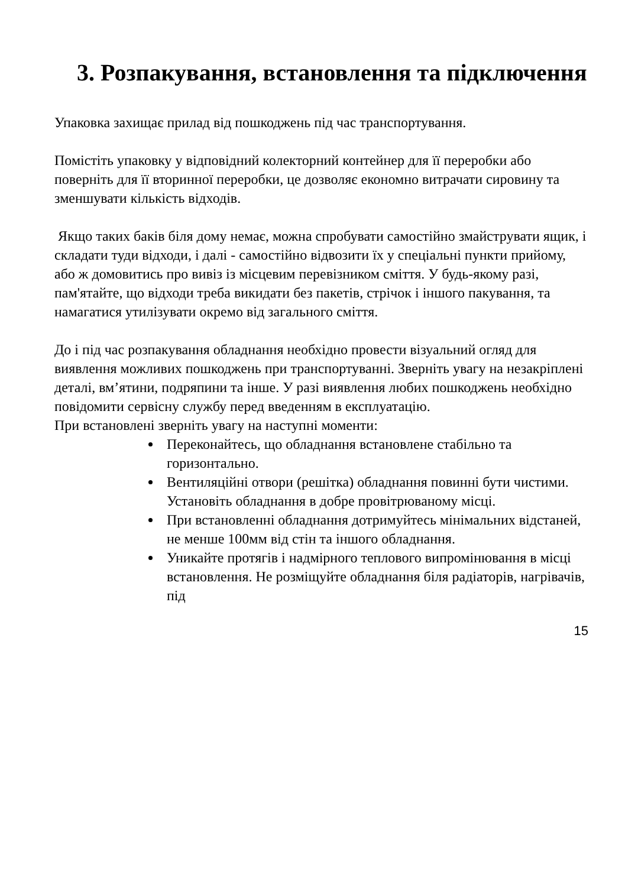3. Розпакування, встановлення та підключення
Упаковка захищає прилад від пошкоджень під час транспортування.
Помістіть упаковку у відповідний колекторний контейнер для її переробки або поверніть для її вторинної переробки, це дозволяє економно витрачати сировину та зменшувати кількість відходів.
Якщо таких баків біля дому немає, можна спробувати самостійно змайструвати ящик, і складати туди відходи, і далі - самостійно відвозити їх у спеціальні пункти прийому, або ж домовитись про вивіз із місцевим перевізником сміття. У будь-якому разі, пам'ятайте, що відходи треба викидати без пакетів, стрічок і іншого пакування, та намагатися утилізувати окремо від загального сміття.
До і під час розпакування обладнання необхідно провести візуальний огляд для виявлення можливих пошкоджень при транспортуванні. Зверніть увагу на незакріплені деталі, вм’ятини, подряпини та інше. У разі виявлення любих пошкоджень необхідно повідомити сервісну службу перед введенням в експлуатацію.
При встановлені зверніть увагу на наступні моменти:
Переконайтесь, що обладнання встановлене стабільно та горизонтально.
Вентиляційні отвори (решітка) обладнання повинні бути чистими. Установіть обладнання в добре провітрюваному місці.
При встановленні обладнання дотримуйтесь мінімальних відстаней, не менше 100мм від стін та іншого обладнання.
Уникайте протягів і надмірного теплового випромінювання в місці встановлення. Не розміщуйте обладнання біля радіаторів, нагрівачів, під
15